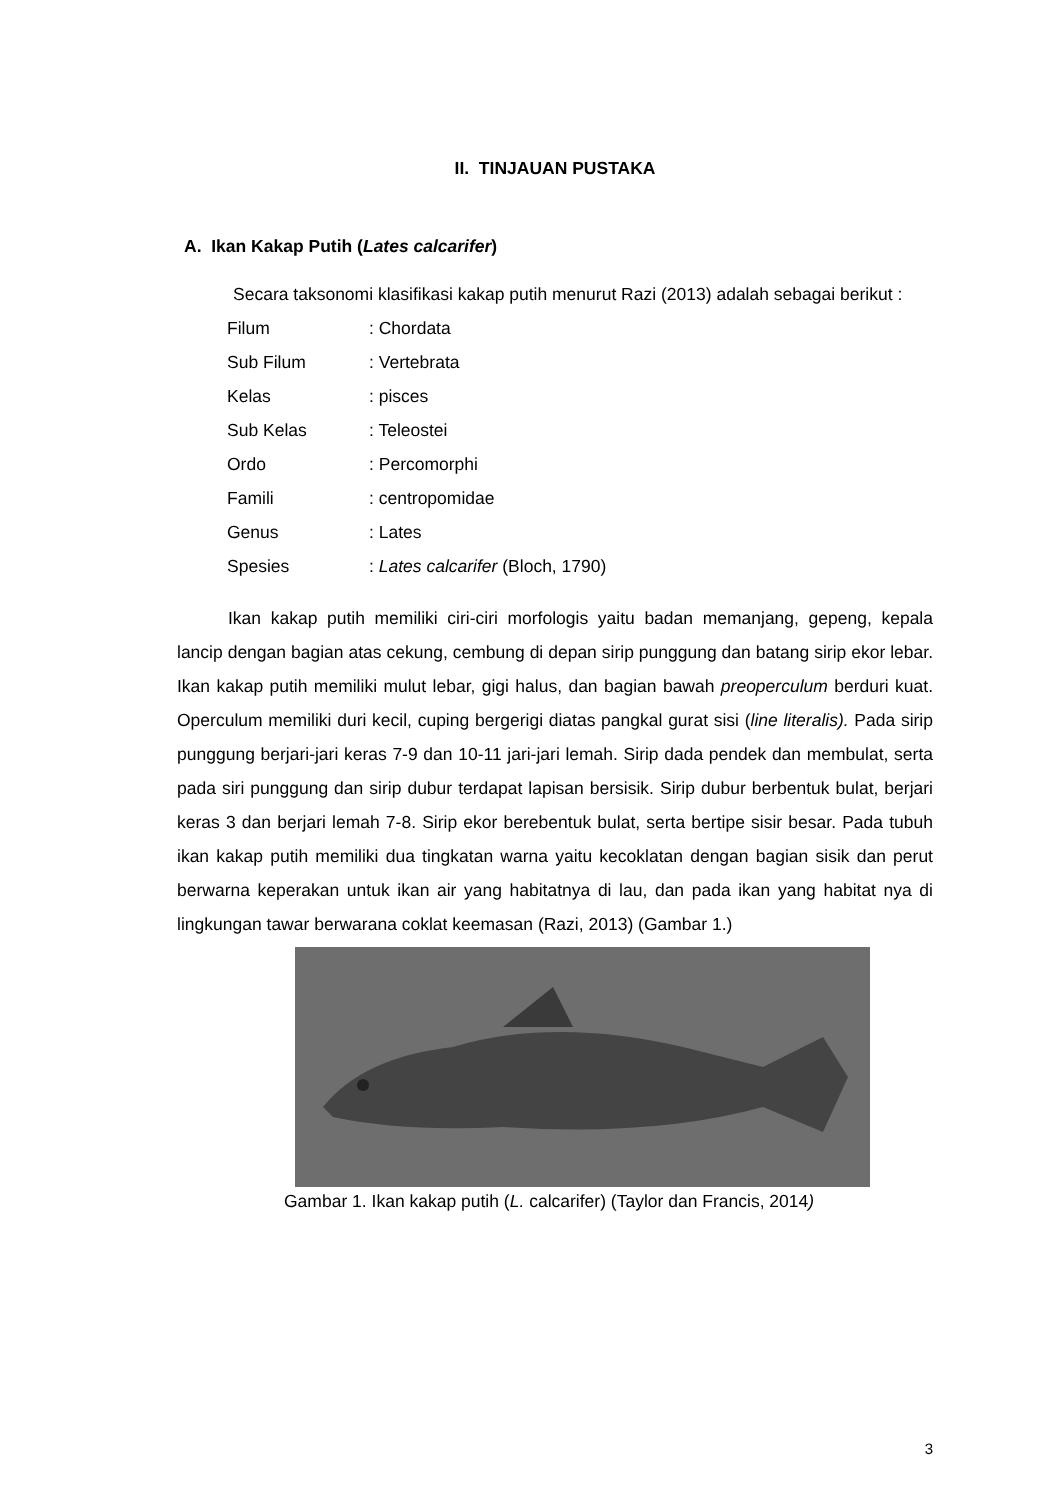II. TINJAUAN PUSTAKA
A. Ikan Kakap Putih (Lates calcarifer)
Secara taksonomi klasifikasi kakap putih menurut Razi (2013) adalah sebagai berikut :
| Filum | : Chordata |
| Sub Filum | : Vertebrata |
| Kelas | : pisces |
| Sub Kelas | : Teleostei |
| Ordo | : Percomorphi |
| Famili | : centropomidae |
| Genus | : Lates |
| Spesies | : Lates calcarifer (Bloch, 1790) |
Ikan kakap putih memiliki ciri-ciri morfologis yaitu badan memanjang, gepeng, kepala lancip dengan bagian atas cekung, cembung di depan sirip punggung dan batang sirip ekor lebar. Ikan kakap putih memiliki mulut lebar, gigi halus, dan bagian bawah preoperculum berduri kuat. Operculum memiliki duri kecil, cuping bergerigi diatas pangkal gurat sisi (line literalis). Pada sirip punggung berjari-jari keras 7-9 dan 10-11 jari-jari lemah. Sirip dada pendek dan membulat, serta pada siri punggung dan sirip dubur terdapat lapisan bersisik. Sirip dubur berbentuk bulat, berjari keras 3 dan berjari lemah 7-8. Sirip ekor berebentuk bulat, serta bertipe sisir besar. Pada tubuh ikan kakap putih memiliki dua tingkatan warna yaitu kecoklatan dengan bagian sisik dan perut berwarna keperakan untuk ikan air yang habitatnya di lau, dan pada ikan yang habitat nya di lingkungan tawar berwarana coklat keemasan (Razi, 2013) (Gambar 1.)
Gambar 1. Ikan kakap putih (L. calcarifer) (Taylor dan Francis, 2014)
3